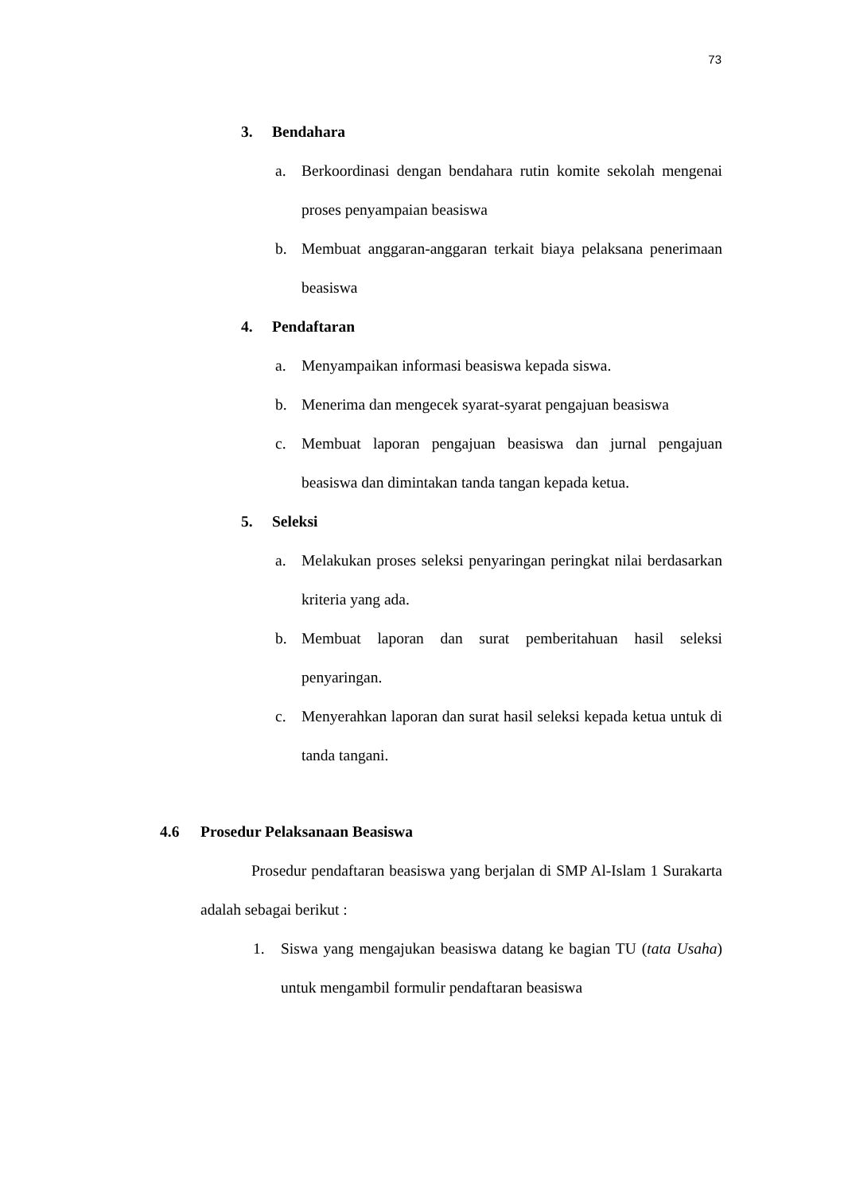73
3. Bendahara
a. Berkoordinasi dengan bendahara rutin komite sekolah mengenai proses penyampaian beasiswa
b. Membuat anggaran-anggaran terkait biaya pelaksana penerimaan beasiswa
4. Pendaftaran
a. Menyampaikan informasi beasiswa kepada siswa.
b. Menerima dan mengecek syarat-syarat pengajuan beasiswa
c. Membuat laporan pengajuan beasiswa dan jurnal pengajuan beasiswa dan dimintakan tanda tangan kepada ketua.
5. Seleksi
a. Melakukan proses seleksi penyaringan peringkat nilai berdasarkan kriteria yang ada.
b. Membuat laporan dan surat pemberitahuan hasil seleksi penyaringan.
c. Menyerahkan laporan dan surat hasil seleksi kepada ketua untuk di tanda tangani.
4.6 Prosedur Pelaksanaan Beasiswa
Prosedur pendaftaran beasiswa yang berjalan di SMP Al-Islam 1 Surakarta adalah sebagai berikut :
1. Siswa yang mengajukan beasiswa datang ke bagian TU (tata Usaha) untuk mengambil formulir pendaftaran beasiswa